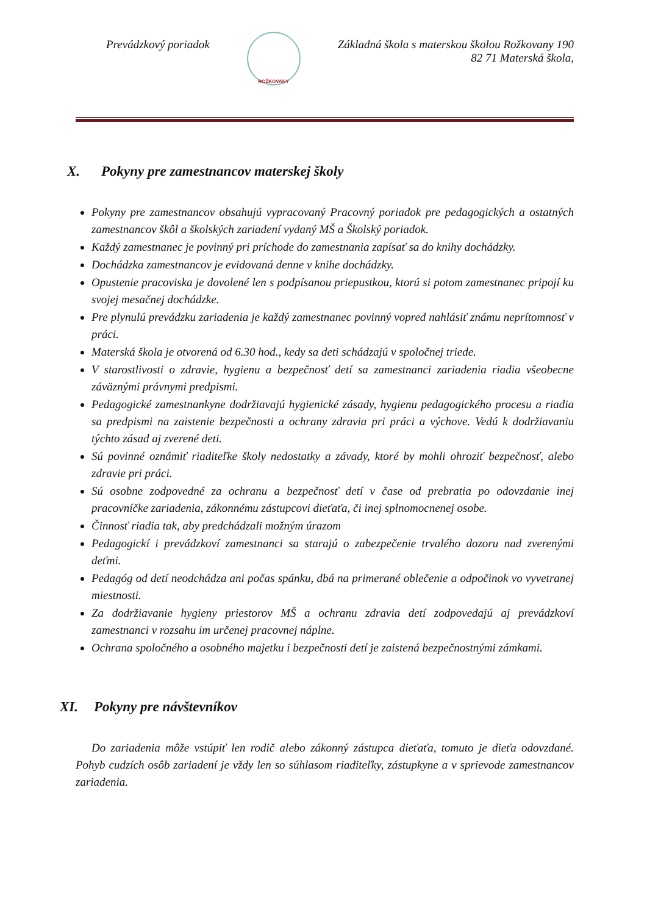Prevádzkový poriadok
ROŽKOVANY
Základná škola s materskou školou Rožkovany 190
82 71 Materská škola,
X. Pokyny pre zamestnancov materskej školy
Pokyny pre zamestnancov obsahujú vypracovaný Pracovný poriadok pre pedagogických a ostatných zamestnancov škôl a školských zariadení vydaný MŠ a Školský poriadok.
Každý zamestnanec je povinný pri príchode do zamestnania zapísať sa do knihy dochádzky.
Dochádzka zamestnancov je evidovaná denne v knihe dochádzky.
Opustenie pracoviska je dovolené len s podpísanou priepustkou, ktorú si potom zamestnanec pripojí ku svojej mesačnej dochádzke.
Pre plynulú prevádzku zariadenia je každý zamestnanec povinný vopred nahlásiť známu neprítomnosť v práci.
Materská škola je otvorená od 6.30 hod., kedy sa deti schádzajú v spoločnej triede.
V starostlivosti o zdravie, hygienu a bezpečnosť detí sa zamestnanci zariadenia riadia všeobecne záväznými právnymi predpismi.
Pedagogické zamestnankyne dodržiavajú hygienické zásady, hygienu pedagogického procesu a riadia sa predpismi na zaistenie bezpečnosti a ochrany zdravia pri práci a výchove. Vedú k dodržiavaniu týchto zásad aj zverené deti.
Sú povinné oznámiť riaditeľke školy nedostatky a závady, ktoré by mohli ohroziť bezpečnosť, alebo zdravie pri práci.
Sú osobne zodpovedné za ochranu a bezpečnosť detí v čase od prebratia po odovzdanie inej pracovníčke zariadenia, zákonnému zástupcovi dieťaťa, či inej splnomocnenej osobe.
Činnosť riadia tak, aby predchádzali možným úrazom
Pedagogickí i prevádzkoví zamestnanci sa starajú o zabezpečenie trvalého dozoru nad zverenými deťmi.
Pedagóg od detí neodchádza ani počas spánku, dbá na primerané oblečenie a odpočinok vo vyvetranej miestnosti.
Za dodržiavanie hygieny priestorov MŠ a ochranu zdravia detí zodpovedajú aj prevádzkoví zamestnanci v rozsahu im určenej pracovnej náplne.
Ochrana spoločného a osobného majetku i bezpečnosti detí je zaistená bezpečnostnými zámkami.
XI. Pokyny pre návštevníkov
Do zariadenia môže vstúpiť len rodič alebo zákonný zástupca dieťaťa, tomuto je dieťa odovzdané. Pohyb cudzích osôb zariadení je vždy len so súhlasom riaditeľky, zástupkyne a v sprievode zamestnancov zariadenia.